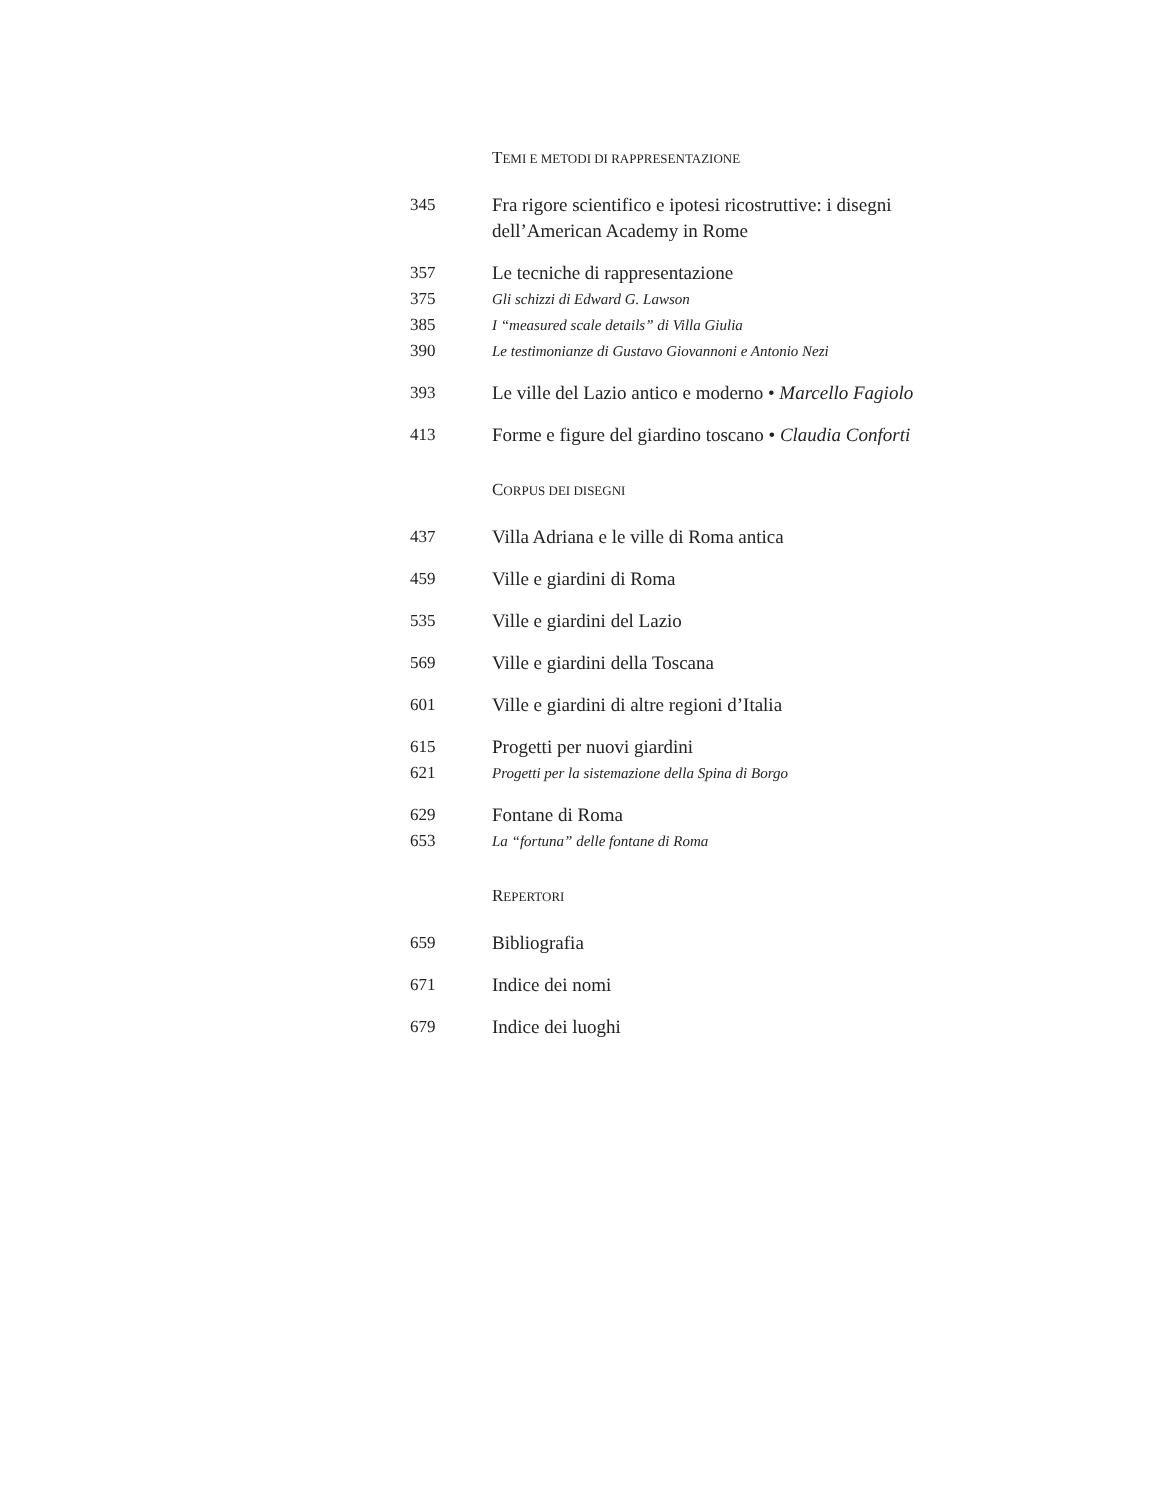TEMI E METODI DI RAPPRESENTAZIONE
345 Fra rigore scientifico e ipotesi ricostruttive: i disegni dell’American Academy in Rome
357 Le tecniche di rappresentazione
375 Gli schizzi di Edward G. Lawson
385 I “measured scale details” di Villa Giulia
390 Le testimonianze di Gustavo Giovannoni e Antonio Nezi
393 Le ville del Lazio antico e moderno • Marcello Fagiolo
413 Forme e figure del giardino toscano • Claudia Conforti
CORPUS DEI DISEGNI
437 Villa Adriana e le ville di Roma antica
459 Ville e giardini di Roma
535 Ville e giardini del Lazio
569 Ville e giardini della Toscana
601 Ville e giardini di altre regioni d’Italia
615 Progetti per nuovi giardini
621 Progetti per la sistemazione della Spina di Borgo
629 Fontane di Roma
653 La “fortuna” delle fontane di Roma
REPERTORI
659 Bibliografia
671 Indice dei nomi
679 Indice dei luoghi